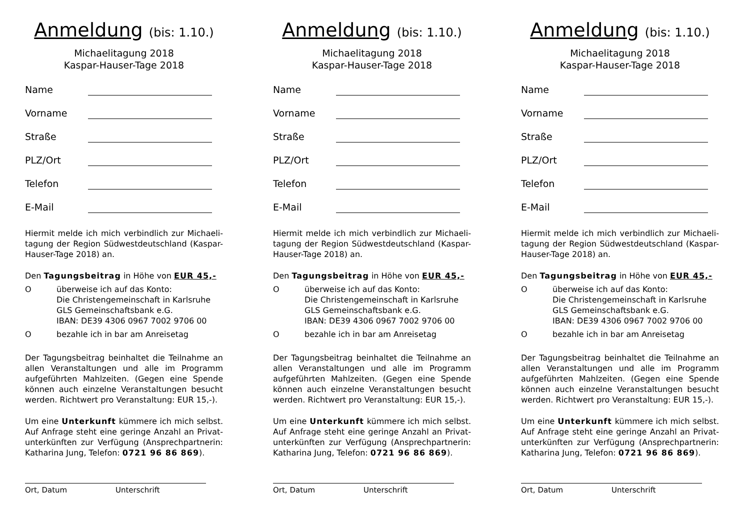Anmeldung (bis: 1.10.)
Michaelitagung 2018
Kaspar-Hauser-Tage 2018
Name
Vorname
Straße
PLZ/Ort
Telefon
E-Mail
Hiermit melde ich mich verbindlich zur Michaeli-tagung der Region Südwestdeutschland (Kaspar-Hauser-Tage 2018) an.
Den Tagungsbeitrag in Höhe von EUR 45,-
Oüberweise ich auf das Konto:
Die Christengemeinschaft in Karlsruhe
GLS Gemeinschaftsbank e.G.
IBAN: DE39 4306 0967 7002 9706 00
Obezahle ich in bar am Anreisetag
Der Tagungsbeitrag beinhaltet die Teilnahme an allen Veranstaltungen und alle im Programm aufgeführten Mahlzeiten. (Gegen eine Spende können auch einzelne Veranstaltungen besucht werden. Richtwert pro Veranstaltung: EUR 15,-).
Um eine Unterkunft kümmere ich mich selbst. Auf Anfrage steht eine geringe Anzahl an Privat-unterkünften zur Verfügung (Ansprechpartnerin: Katharina Jung, Telefon: 0721 96 86 869).
Ort, Datum Unterschrift
Anmeldung (bis: 1.10.)
Michaelitagung 2018
Kaspar-Hauser-Tage 2018
Name
Vorname
Straße
PLZ/Ort
Telefon
E-Mail
Hiermit melde ich mich verbindlich zur Michaeli-tagung der Region Südwestdeutschland (Kaspar-Hauser-Tage 2018) an.
Den Tagungsbeitrag in Höhe von EUR 45,-
Oüberweise ich auf das Konto:
Die Christengemeinschaft in Karlsruhe
GLS Gemeinschaftsbank e.G.
IBAN: DE39 4306 0967 7002 9706 00
Obezahle ich in bar am Anreisetag
Der Tagungsbeitrag beinhaltet die Teilnahme an allen Veranstaltungen und alle im Programm aufgeführten Mahlzeiten. (Gegen eine Spende können auch einzelne Veranstaltungen besucht werden. Richtwert pro Veranstaltung: EUR 15,-).
Um eine Unterkunft kümmere ich mich selbst. Auf Anfrage steht eine geringe Anzahl an Privat-unterkünften zur Verfügung (Ansprechpartnerin: Katharina Jung, Telefon: 0721 96 86 869).
Ort, Datum Unterschrift
Anmeldung (bis: 1.10.)
Michaelitagung 2018
Kaspar-Hauser-Tage 2018
Name
Vorname
Straße
PLZ/Ort
Telefon
E-Mail
Hiermit melde ich mich verbindlich zur Michaeli-tagung der Region Südwestdeutschland (Kaspar-Hauser-Tage 2018) an.
Den Tagungsbeitrag in Höhe von EUR 45,-
Oüberweise ich auf das Konto:
Die Christengemeinschaft in Karlsruhe
GLS Gemeinschaftsbank e.G.
IBAN: DE39 4306 0967 7002 9706 00
Obezahle ich in bar am Anreisetag
Der Tagungsbeitrag beinhaltet die Teilnahme an allen Veranstaltungen und alle im Programm aufgeführten Mahlzeiten. (Gegen eine Spende können auch einzelne Veranstaltungen besucht werden. Richtwert pro Veranstaltung: EUR 15,-).
Um eine Unterkunft kümmere ich mich selbst. Auf Anfrage steht eine geringe Anzahl an Privat-unterkünften zur Verfügung (Ansprechpartnerin: Katharina Jung, Telefon: 0721 96 86 869).
Ort, Datum Unterschrift